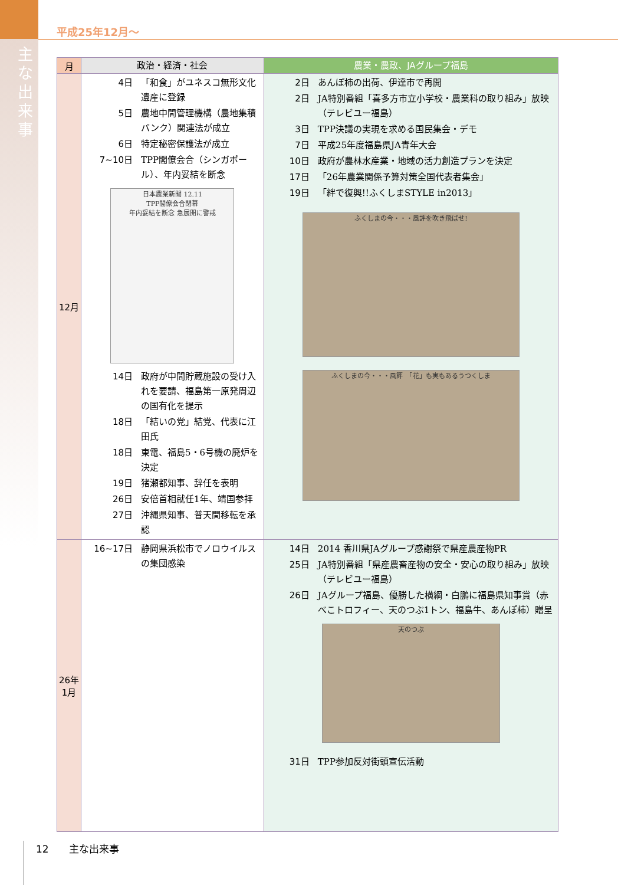主な出来事
平成25年12月～
| 月 | 政治・経済・社会 | 農業・農政、JAグループ福島 |
| --- | --- | --- |
| 12月 | 4日 「和食」がユネスコ無形文化遺産に登録 5日 農地中間管理機構（農地集積バンク）関連法が成立 6日 特定秘密保護法が成立 7~10日 TPP閣僚会合（シンガポール）、年内妥結を断念 日本農業新聞 12.11 TPP閣僚会合閉幕 年内妥結を断念 急展開に警戒 14日 政府が中間貯蔵施設の受け入れを要請、福島第一原発周辺の国有化を提示 18日 「結いの党」結党、代表に江田氏 18日 東電、福島5・6号機の廃炉を決定 19日 猪瀬都知事、辞任を表明 26日 安倍首相就任1年、靖国参拝 27日 沖縄県知事、普天間移転を承認 | 2日 あんぽ柿の出荷、伊達市で再開 2日 JA特別番組「喜多方市立小学校・農業科の取り組み」放映（テレビユー福島） 3日 TPP決議の実現を求める国民集会・デモ 7日 平成25年度福島県JA青年大会 10日 政府が農林水産業・地域の活力創造プランを決定 17日 「26年農業関係予算対策全国代表者集会」 19日 「絆で復興!!ふくしまSTYLE in2013」 ふくしまの今・・・風評を吹き飛ばせ! ふくしまの今・・・風評 「花」も実もあるうつくしま |
| 26年 1月 | 16~17日 静岡県浜松市でノロウイルスの集団感染 | 14日 2014 香川県JAグループ感謝祭で県産農産物PR 25日 JA特別番組「県産農畜産物の安全・安心の取り組み」放映（テレビユー福島） 26日 JAグループ福島、優勝した横綱・白鵬に福島県知事賞（赤べこトロフィー、天のつぶ1トン、福島牛、あんぽ柿）贈呈 天のつぶ 31日 TPP参加反対街頭宣伝活動 |
12　　主な出来事